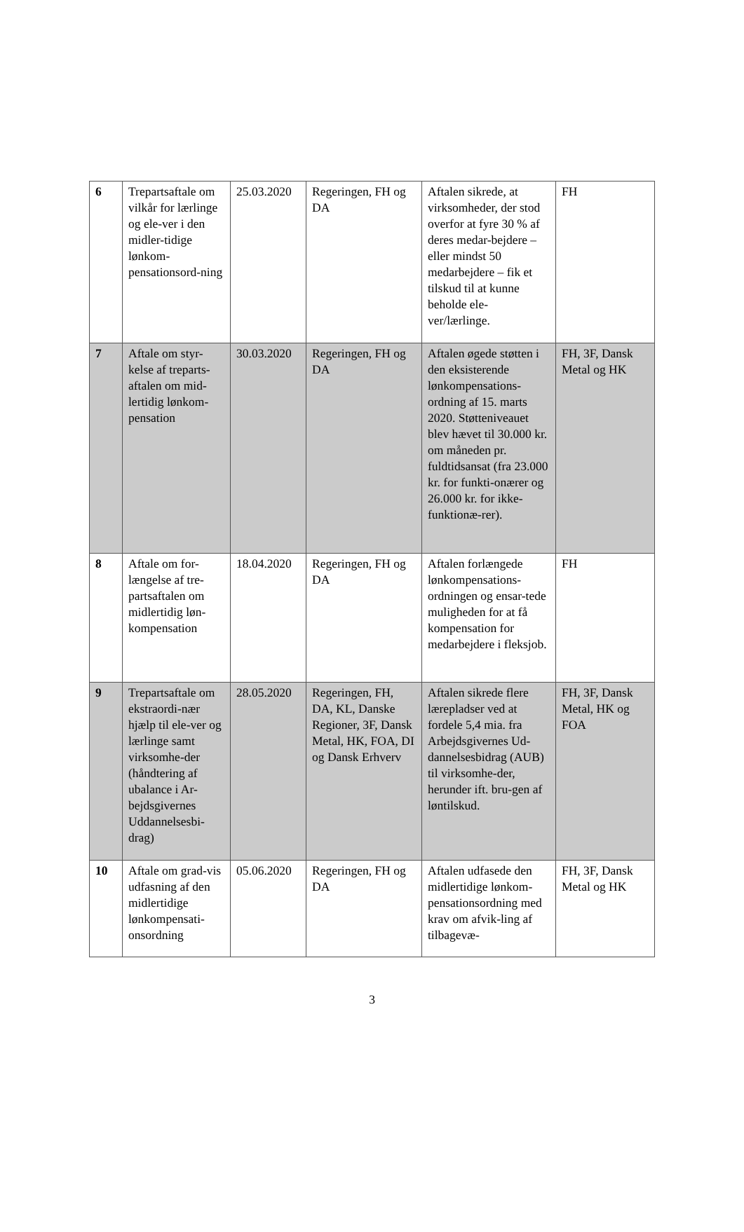| 6 | Trepartsaftale om vilkår for lærlinge og ele-ver i den midler-tidige lønkom-pensationsord-ning | 25.03.2020 | Regeringen, FH og DA | Aftalen sikrede, at virksomheder, der stod overfor at fyre 30 % af deres medar-bejdere – eller mindst 50 medarbejdere – fik et tilskud til at kunne beholde ele-ver/lærlinge. | FH |
| 7 | Aftale om styr-kelse af treparts-aftalen om mid-lertidig lønkom-pensation | 30.03.2020 | Regeringen, FH og DA | Aftalen øgede støtten i den eksisterende lønkompensations-ordning af 15. marts 2020. Støtteniveauet blev hævet til 30.000 kr. om måneden pr. fuldtidsansat (fra 23.000 kr. for funkti-onærer og 26.000 kr. for ikke-funktionæ-rer). | FH, 3F, Dansk Metal og HK |
| 8 | Aftale om for-længelse af tre-partsaftalen om midlertidig løn-kompensation | 18.04.2020 | Regeringen, FH og DA | Aftalen forlængede lønkompensations-ordningen og ensar-tede muligheden for at få kompensation for medarbejdere i fleksjob. | FH |
| 9 | Trepartsaftale om ekstraordi-nær hjælp til ele-ver og lærlinge samt virksomhe-der (håndtering af ubalance i Ar-bejdsgivernes Uddannelsesbi-drag) | 28.05.2020 | Regeringen, FH, DA, KL, Danske Regioner, 3F, Dansk Metal, HK, FOA, DI og Dansk Erhverv | Aftalen sikrede flere lærepladser ved at fordele 5,4 mia. fra Arbejdsgivernes Ud-dannelsesbidrag (AUB) til virksomhe-der, herunder ift. bru-gen af løntilskud. | FH, 3F, Dansk Metal, HK og FOA |
| 10 | Aftale om grad-vis udfasning af den midlertidige lønkompensati-onsordning | 05.06.2020 | Regeringen, FH og DA | Aftalen udfasede den midlertidige lønkom-pensationsordning med krav om afvik-ling af tilbagevæ- | FH, 3F, Dansk Metal og HK |
3